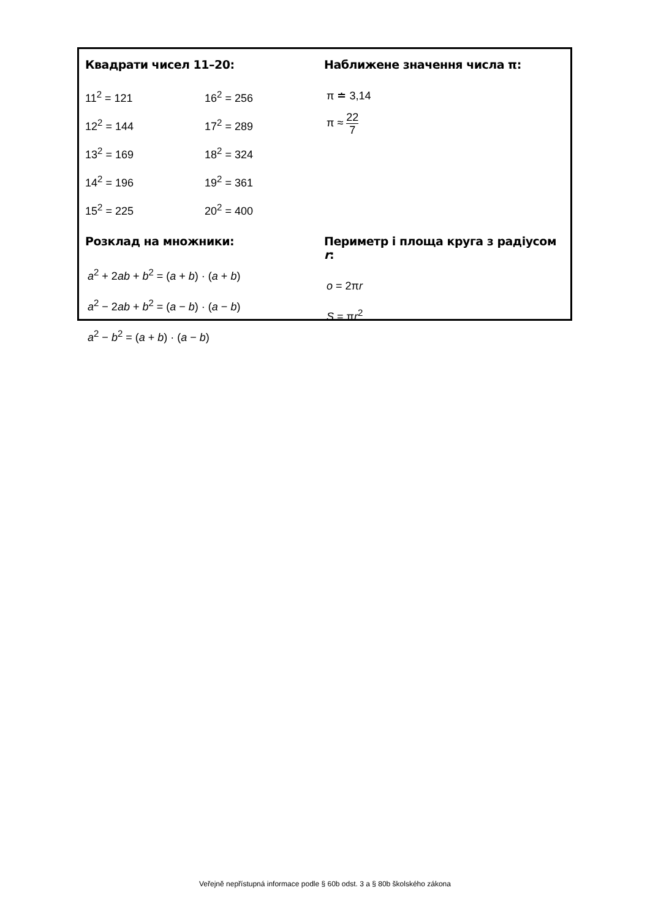Квадрати чисел 11–20:
11<sup>2</sup> = 121
12<sup>2</sup> = 144
13<sup>2</sup> = 169
14<sup>2</sup> = 196
15<sup>2</sup> = 225
16<sup>2</sup> = 256
17<sup>2</sup> = 289
18<sup>2</sup> = 324
19<sup>2</sup> = 361
20<sup>2</sup> = 400
Наближене значення числа π:
π ≐ 3,14
π ≈ 22 7
Розклад на множники:
a<sup>2</sup> + 2ab + b<sup>2</sup> = (a + b) · (a + b)
a<sup>2</sup> − 2ab + b<sup>2</sup> = (a − b) · (a − b)
a<sup>2</sup> − b<sup>2</sup> = (a + b) · (a − b)
Периметр і площа круга з радіусом r:
o = 2πr
S = πr<sup>2</sup>
Veřejně nepřístupná informace podle § 60b odst. 3 a § 80b školského zákona